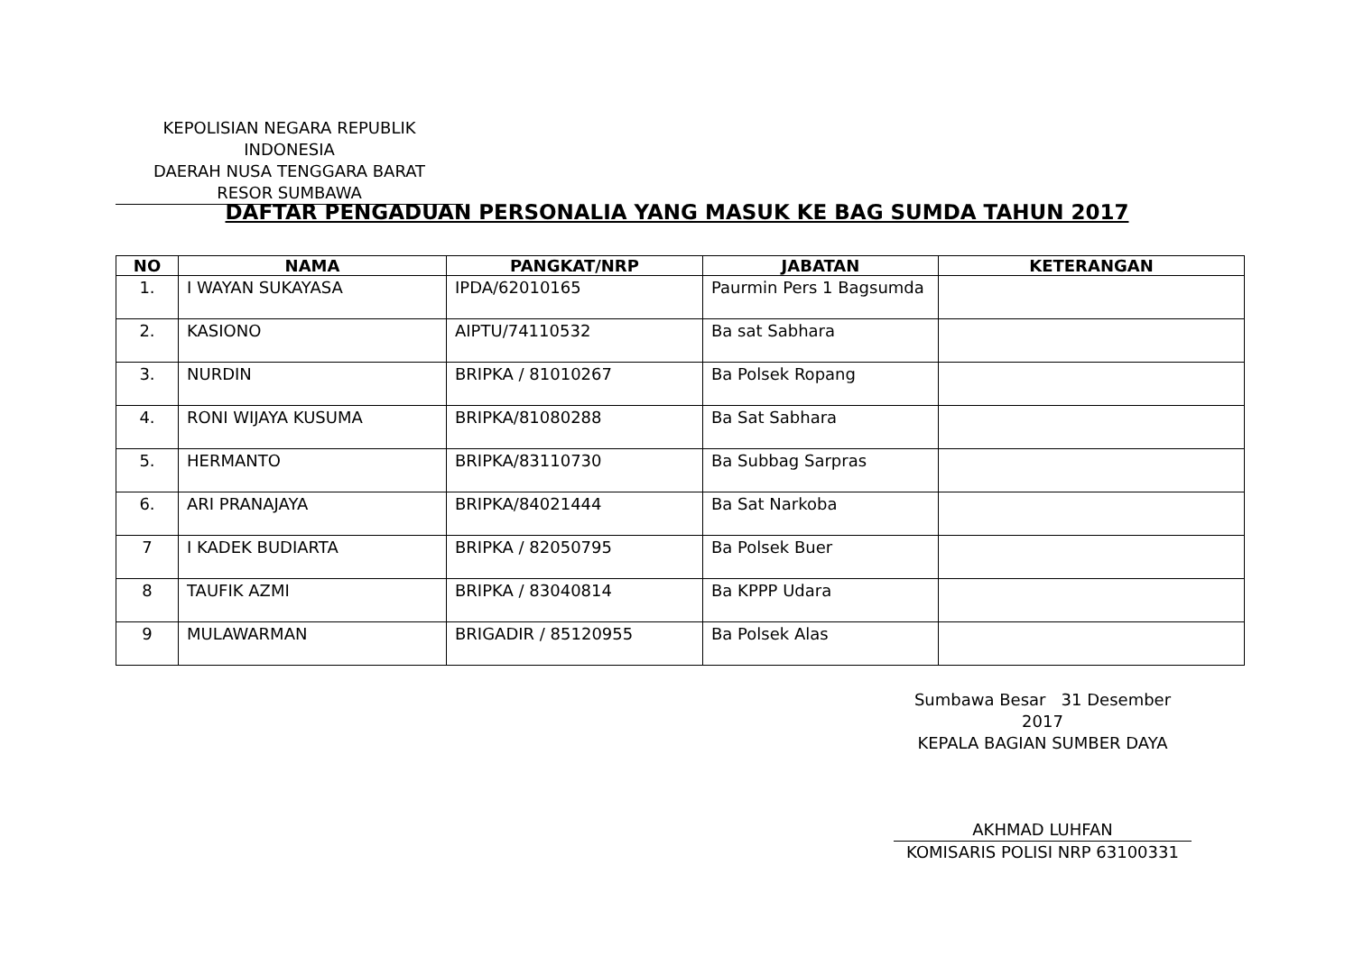KEPOLISIAN NEGARA REPUBLIK INDONESIA
DAERAH NUSA TENGGARA BARAT
RESOR SUMBAWA
DAFTAR PENGADUAN PERSONALIA YANG MASUK KE BAG SUMDA TAHUN 2017
| NO | NAMA | PANGKAT/NRP | JABATAN | KETERANGAN |
| --- | --- | --- | --- | --- |
| 1. | I WAYAN SUKAYASA | IPDA/62010165 | Paurmin Pers 1 Bagsumda | |
| 2. | KASIONO | AIPTU/74110532 | Ba sat Sabhara | |
| 3. | NURDIN | BRIPKA / 81010267 | Ba Polsek Ropang | |
| 4. | RONI WIJAYA KUSUMA | BRIPKA/81080288 | Ba Sat Sabhara | |
| 5. | HERMANTO | BRIPKA/83110730 | Ba Subbag Sarpras | |
| 6. | ARI PRANAJAYA | BRIPKA/84021444 | Ba Sat Narkoba | |
| 7 | I KADEK BUDIARTA | BRIPKA / 82050795 | Ba Polsek Buer | |
| 8 | TAUFIK AZMI | BRIPKA / 83040814 | Ba KPPP Udara | |
| 9 | MULAWARMAN | BRIGADIR / 85120955 | Ba Polsek Alas | |
Sumbawa Besar 31 Desember 2017
KEPALA BAGIAN SUMBER DAYA
AKHMAD LUHFAN
KOMISARIS POLISI NRP 63100331